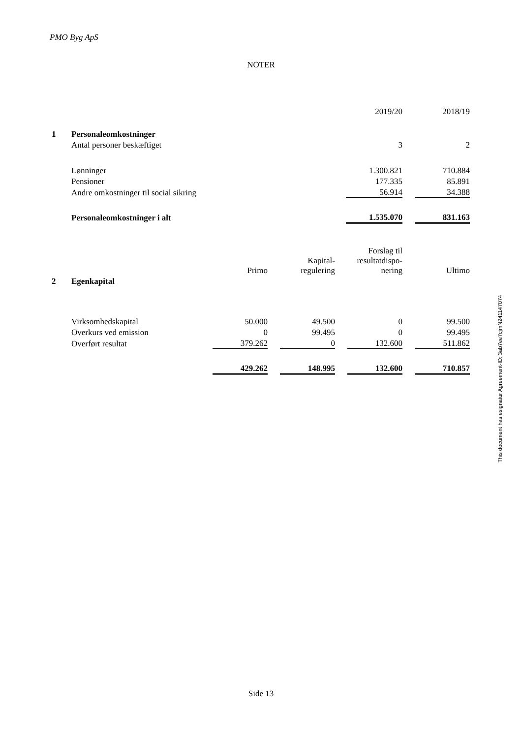PMO Byg ApS
NOTER
| | | 2019/20 | | 2018/19 |
| 1 | Personaleomkostninger | | | |
| | Antal personer beskæftiget | 3 | | 2 |
| | Lønninger | 1.300.821 | | 710.884 |
| | Pensioner | 177.335 | | 85.891 |
| | Andre omkostninger til social sikring | 56.914 | | 34.388 |
| | Personaleomkostninger i alt | 1.535.070 | | 831.163 |
| | | Primo | | Kapital- regulering | | Forslag til resultatdispo- nering | | Ultimo |
| 2 | Egenkapital | | | | | | | |
| | Virksomhedskapital | 50.000 | | 49.500 | | 0 | | 99.500 |
| | Overkurs ved emission | 0 | | 99.495 | | 0 | | 99.495 |
| | Overført resultat | 379.262 | | 0 | | 132.600 | | 511.862 |
| | | 429.262 | | 148.995 | | 132.600 | | 710.857 |
This document has esignatur Agreement-ID: 3ab7ee7cjmN241147074
Side 13